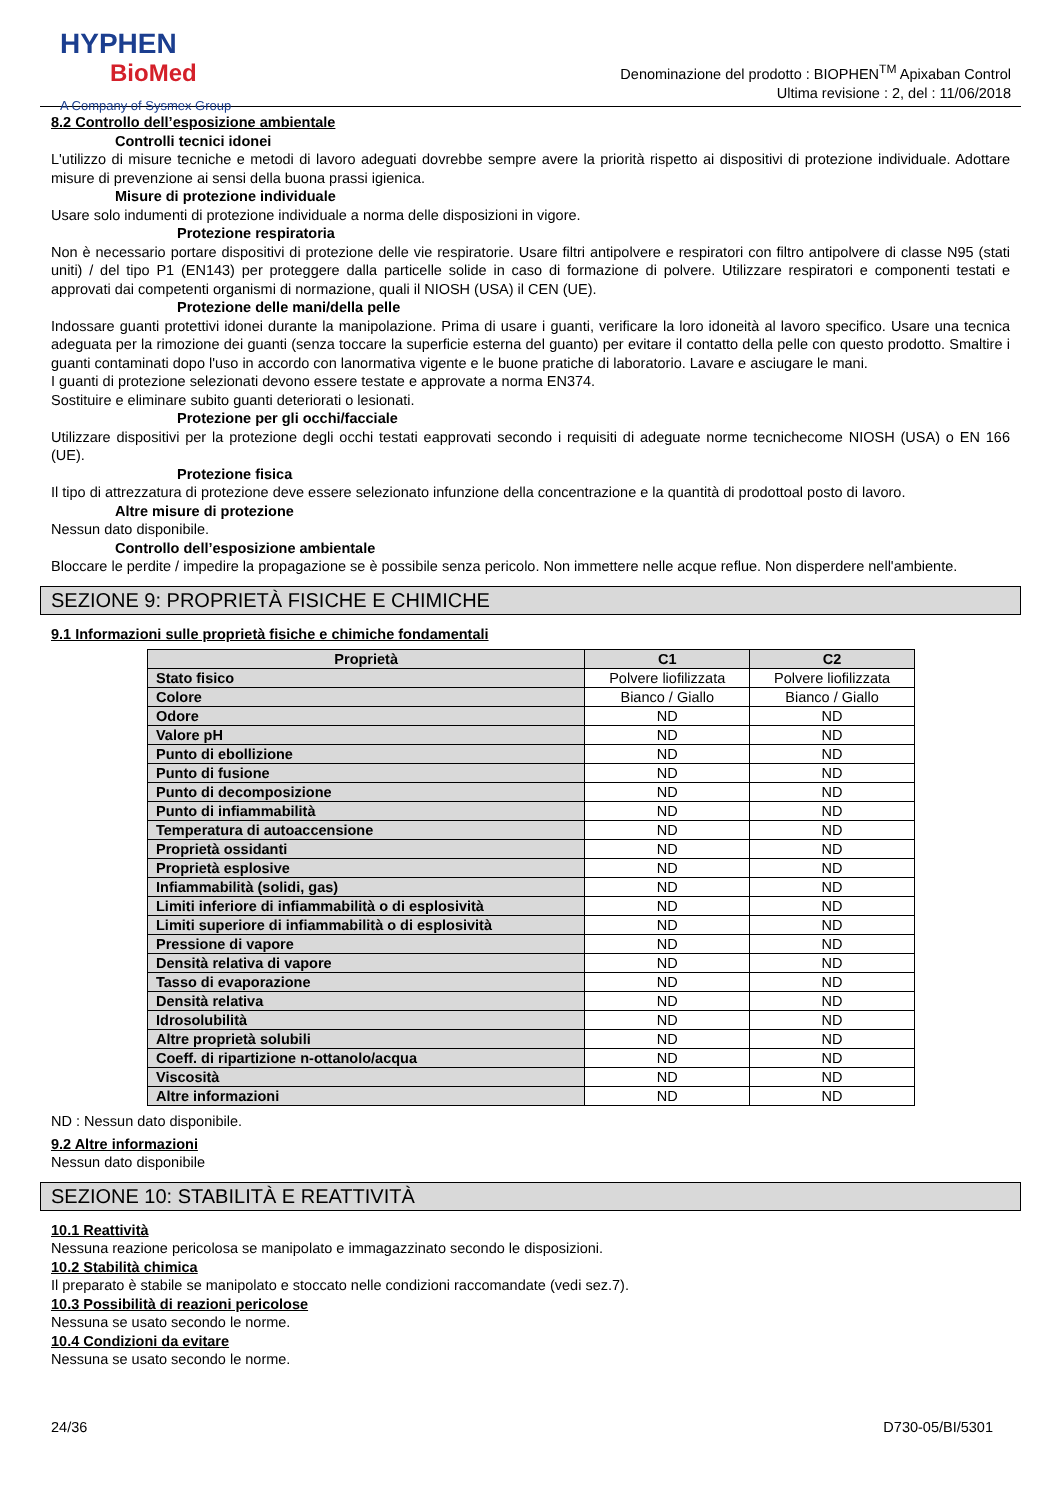HYPHEN
BioMed
A Company of Sysmex Group
Denominazione del prodotto : BIOPHEN<sup>TM</sup> Apixaban Control
Ultima revisione : 2, del : 11/06/2018
8.2 Controllo dell’esposizione ambientale
Controlli tecnici idonei
L'utilizzo di misure tecniche e metodi di lavoro adeguati dovrebbe sempre avere la priorità rispetto ai dispositivi di protezione individuale. Adottare misure di prevenzione ai sensi della buona prassi igienica.
Misure di protezione individuale
Usare solo indumenti di protezione individuale a norma delle disposizioni in vigore.
Protezione respiratoria
Non è necessario portare dispositivi di protezione delle vie respiratorie. Usare filtri antipolvere e respiratori con filtro antipolvere di classe N95 (stati uniti) / del tipo P1 (EN143) per proteggere dalla particelle solide in caso di formazione di polvere. Utilizzare respiratori e componenti testati e approvati dai competenti organismi di normazione, quali il NIOSH (USA) il CEN (UE).
Protezione delle mani/della pelle
Indossare guanti protettivi idonei durante la manipolazione. Prima di usare i guanti, verificare la loro idoneità al lavoro specifico. Usare una tecnica adeguata per la rimozione dei guanti (senza toccare la superficie esterna del guanto) per evitare il contatto della pelle con questo prodotto. Smaltire i guanti contaminati dopo l'uso in accordo con lanormativa vigente e le buone pratiche di laboratorio. Lavare e asciugare le mani.
I guanti di protezione selezionati devono essere testate e approvate a norma EN374.
Sostituire e eliminare subito guanti deteriorati o lesionati.
Protezione per gli occhi/facciale
Utilizzare dispositivi per la protezione degli occhi testati eapprovati secondo i requisiti di adeguate norme tecnichecome NIOSH (USA) o EN 166 (UE).
Protezione fisica
Il tipo di attrezzatura di protezione deve essere selezionato infunzione della concentrazione e la quantità di prodottoal posto di lavoro.
Altre misure di protezione
Nessun dato disponibile.
Controllo dell’esposizione ambientale
Bloccare le perdite / impedire la propagazione se è possibile senza pericolo. Non immettere nelle acque reflue. Non disperdere nell'ambiente.
SEZIONE 9: PROPRIETÀ FISICHE E CHIMICHE
9.1 Informazioni sulle proprietà fisiche e chimiche fondamentali
| Proprietà | C1 | C2 |
| --- | --- | --- |
| Stato fisico | Polvere liofilizzata | Polvere liofilizzata |
| Colore | Bianco / Giallo | Bianco / Giallo |
| Odore | ND | ND |
| Valore pH | ND | ND |
| Punto di ebollizione | ND | ND |
| Punto di fusione | ND | ND |
| Punto di decomposizione | ND | ND |
| Punto di infiammabilità | ND | ND |
| Temperatura di autoaccensione | ND | ND |
| Proprietà ossidanti | ND | ND |
| Proprietà esplosive | ND | ND |
| Infiammabilità (solidi, gas) | ND | ND |
| Limiti inferiore di infiammabilità o di esplosività | ND | ND |
| Limiti superiore di infiammabilità o di esplosività | ND | ND |
| Pressione di vapore | ND | ND |
| Densità relativa di vapore | ND | ND |
| Tasso di evaporazione | ND | ND |
| Densità relativa | ND | ND |
| Idrosolubilità | ND | ND |
| Altre proprietà solubili | ND | ND |
| Coeff. di ripartizione n-ottanolo/acqua | ND | ND |
| Viscosità | ND | ND |
| Altre informazioni | ND | ND |
ND : Nessun dato disponibile.
9.2 Altre informazioni
Nessun dato disponibile
SEZIONE 10: STABILITÀ E REATTIVITÀ
10.1 Reattività
Nessuna reazione pericolosa se manipolato e immagazzinato secondo le disposizioni.
10.2 Stabilità chimica
Il preparato è stabile se manipolato e stoccato nelle condizioni raccomandate (vedi sez.7).
10.3 Possibilità di reazioni pericolose
Nessuna se usato secondo le norme.
10.4 Condizioni da evitare
Nessuna se usato secondo le norme.
24/36 D730-05/BI/5301